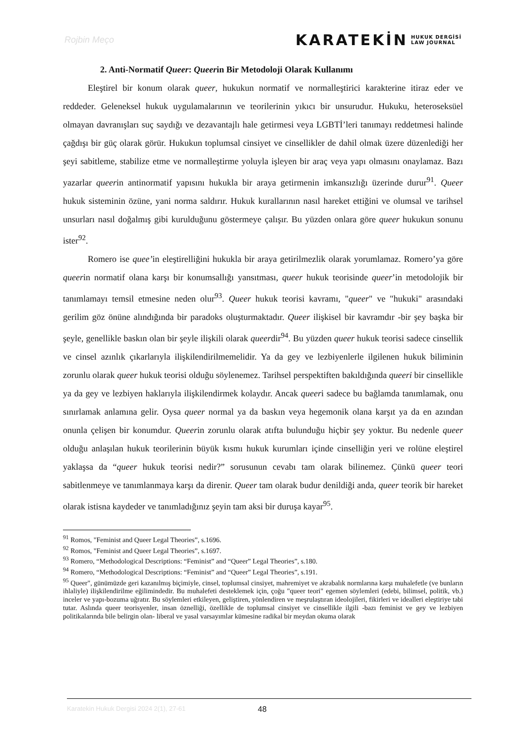Rojbin Meço KARATEKİN HUKUK DERGİSİ
LAW JOURNAL
2. Anti-Normatif Queer: Queerin Bir Metodoloji Olarak Kullanımı
Eleştirel bir konum olarak queer, hukukun normatif ve normalleştirici karakterine itiraz eder ve reddeder. Geleneksel hukuk uygulamalarının ve teorilerinin yıkıcı bir unsurudur. Hukuku, heteroseksüel olmayan davranışları suç saydığı ve dezavantajlı hale getirmesi veya LGBTİ’leri tanımayı reddetmesi halinde çağdışı bir güç olarak görür. Hukukun toplumsal cinsiyet ve cinsellikler de dahil olmak üzere düzenlediği her şeyi sabitleme, stabilize etme ve normalleştirme yoluyla işleyen bir araç veya yapı olmasını onaylamaz. Bazı yazarlar queerin antinormatif yapısını hukukla bir araya getirmenin imkansızlığı üzerinde durur<sup>91</sup>. Queer hukuk sisteminin özüne, yani norma saldırır. Hukuk kurallarının nasıl hareket ettiğini ve olumsal ve tarihsel unsurları nasıl doğalmış gibi kurulduğunu göstermeye çalışır. Bu yüzden onlara göre queer hukukun sonunu ister<sup>92</sup>.
Romero ise quee’in eleştirelliğini hukukla bir araya getirilmezlik olarak yorumlamaz. Romero’ya göre queerin normatif olana karşı bir konumsallığı yansıtması, queer hukuk teorisinde queer’in metodolojik bir tanımlamayı temsil etmesine neden olur<sup>93</sup>. Queer hukuk teorisi kavramı, "queer" ve "hukuki" arasındaki gerilim göz önüne alındığında bir paradoks oluşturmaktadır. Queer ilişkisel bir kavramdır -bir şey başka bir şeyle, genellikle baskın olan bir şeyle ilişkili olarak queerdir<sup>94</sup>. Bu yüzden queer hukuk teorisi sadece cinsellik ve cinsel azınlık çıkarlarıyla ilişkilendirilmemelidir. Ya da gey ve lezbiyenlerle ilgilenen hukuk biliminin zorunlu olarak queer hukuk teorisi olduğu söylenemez. Tarihsel perspektiften bakıldığında queeri bir cinsellikle ya da gey ve lezbiyen haklarıyla ilişkilendirmek kolaydır. Ancak queeri sadece bu bağlamda tanımlamak, onu sınırlamak anlamına gelir. Oysa queer normal ya da baskın veya hegemonik olana karşıt ya da en azından onunla çelişen bir konumdur. Queerin zorunlu olarak atıfta bulunduğu hiçbir şey yoktur. Bu nedenle queer olduğu anlaşılan hukuk teorilerinin büyük kısmı hukuk kurumları içinde cinselliğin yeri ve rolüne eleştirel yaklaşsa da “queer hukuk teorisi nedir?” sorusunun cevabı tam olarak bilinemez. Çünkü queer teori sabitlenmeye ve tanımlanmaya karşı da direnir. Queer tam olarak budur denildiği anda, queer teorik bir hareket olarak istisna kaydeder ve tanımladığınız şeyin tam aksi bir duruşa kayar<sup>95</sup>.
<sup>91</sup> Romos, "Feminist and Queer Legal Theories”, s.1696.
<sup>92</sup> Romos, "Feminist and Queer Legal Theories”, s.1697.
<sup>93</sup> Romero, “Methodological Descriptions: “Feminist” and “Queer” Legal Theories”, s.180.
<sup>94</sup> Romero, “Methodological Descriptions: “Feminist” and “Queer” Legal Theories”, s.191.
<sup>95</sup> Queer", günümüzde geri kazanılmış biçimiyle, cinsel, toplumsal cinsiyet, mahremiyet ve akrabalık normlarına karşı muhalefetle (ve bunların ihlaliyle) ilişkilendirilme eğilimindedir. Bu muhalefeti desteklemek için, çoğu "queer teori" egemen söylemleri (edebi, bilimsel, politik, vb.) inceler ve yapı-bozuma uğratır. Bu söylemleri etkileyen, geliştiren, yönlendiren ve meşrulaştıran ideolojileri, fikirleri ve idealleri eleştiriye tabi tutar. Aslında queer teorisyenler, insan öznelliği, özellikle de toplumsal cinsiyet ve cinsellikle ilgili -bazı feminist ve gey ve lezbiyen politikalarında bile belirgin olan- liberal ve yasal varsayımlar kümesine radikal bir meydan okuma olarak
Karatekin Hukuk Dergisi 2024 2(1), 27-61 48